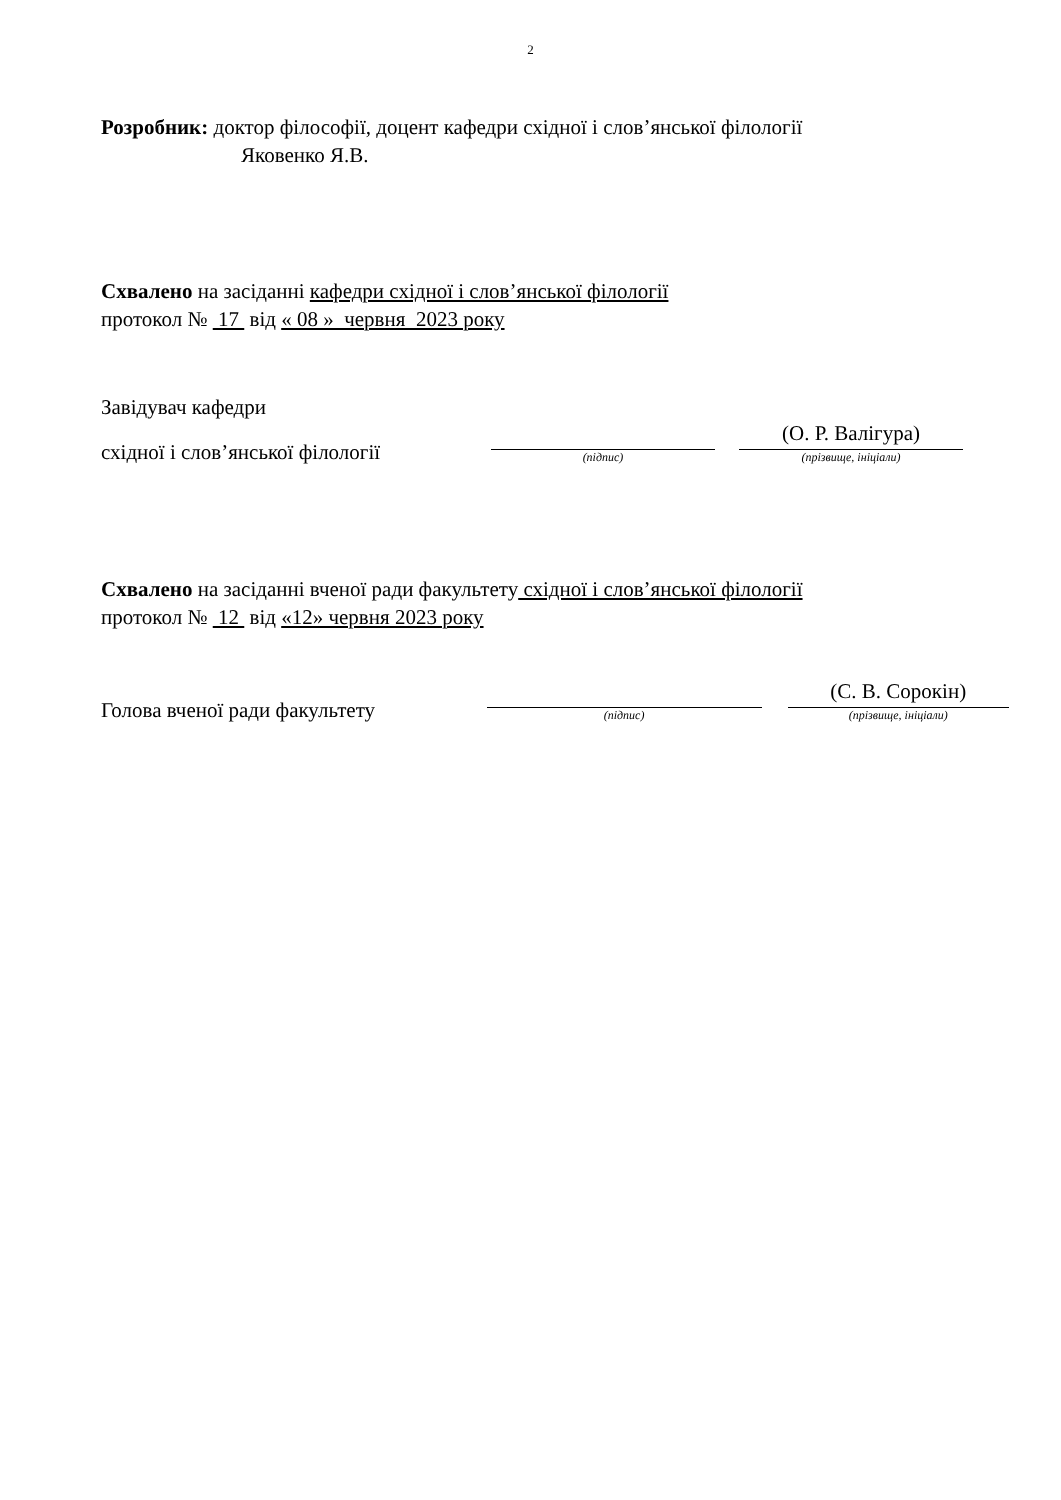2
Розробник: доктор філософії, доцент кафедри східної і слов’янської філології
Яковенко Я.В.
Схвалено на засіданні кафедри східної і слов’янської філології
протокол № 17 від « 08 » червня 2023 року
Завідувач кафедри
східної і слов’янської філології
(підпис)
(О. Р. Валігура)
(прізвище, ініціали)
Схвалено на засіданні вченої ради факультету східної і слов’янської філології
протокол № 12 від «12» червня 2023 року
Голова вченої ради факультету
(підпис)
(С. В. Сорокін)
(прізвище, ініціали)